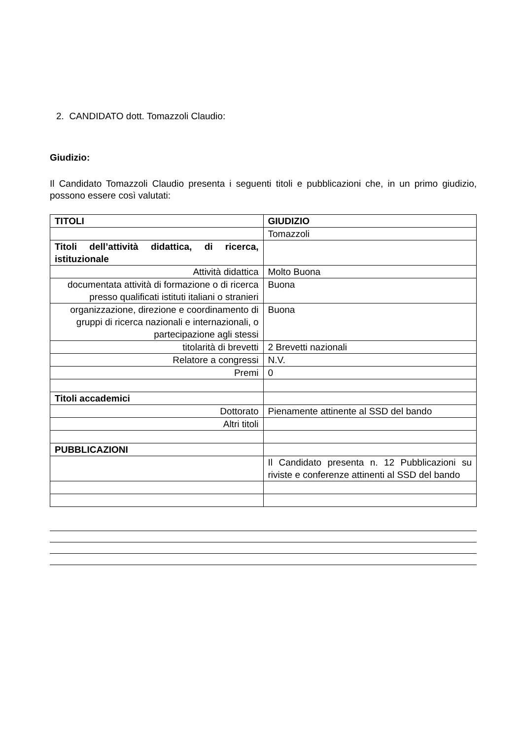2. CANDIDATO dott. Tomazzoli Claudio:
Giudizio:
Il Candidato Tomazzoli Claudio presenta i seguenti titoli e pubblicazioni che, in un primo giudizio, possono essere così valutati:
| TITOLI | GIUDIZIO |
| --- | --- |
| | Tomazzoli |
| Titoli dell’attività didattica, di ricerca, istituzionale | |
| Attività didattica | Molto Buona |
| documentata attività di formazione o di ricerca presso qualificati istituti italiani o stranieri | Buona |
| organizzazione, direzione e coordinamento di gruppi di ricerca nazionali e internazionali, o partecipazione agli stessi | Buona |
| titolarità di brevetti | 2 Brevetti nazionali |
| Relatore a congressi | N.V. |
| Premi | 0 |
| Titoli accademici | |
| Dottorato | Pienamente attinente al SSD del bando |
| Altri titoli | |
| PUBBLICAZIONI | |
| | Il Candidato presenta n. 12 Pubblicazioni su riviste e conferenze attinenti al SSD del bando |